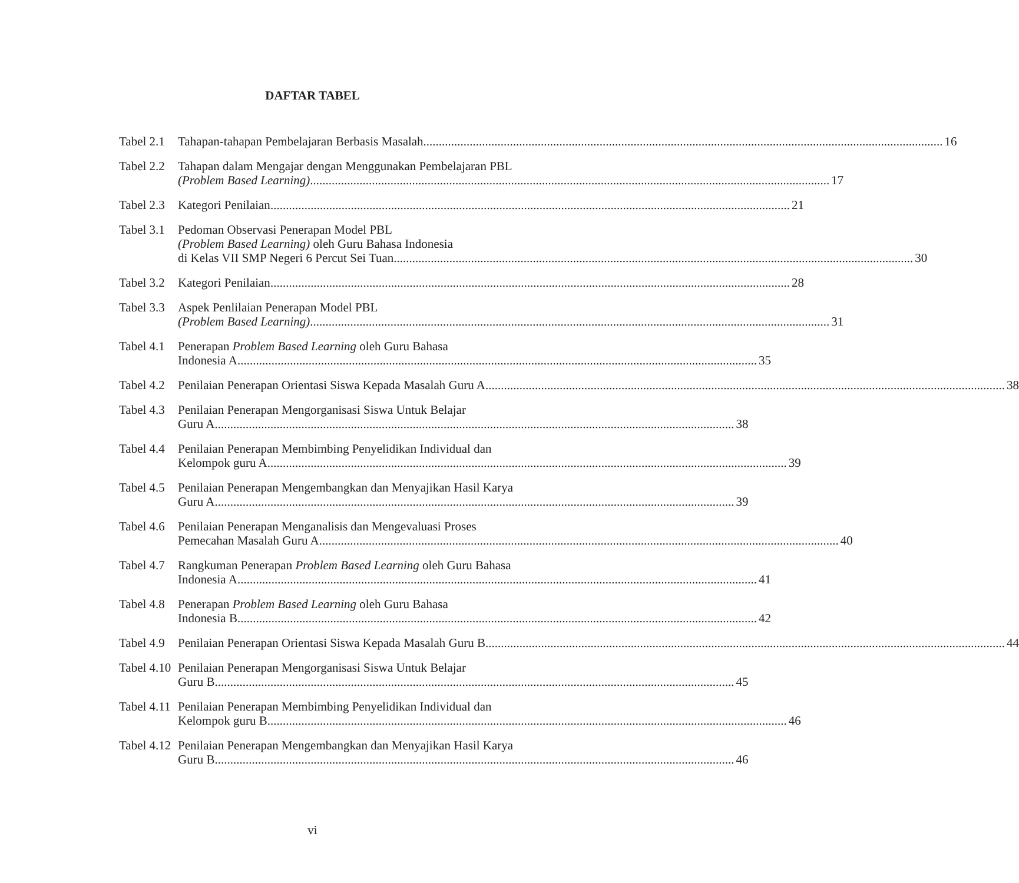DAFTAR TABEL
Tabel 2.1
Tahapan-tahapan Pembelajaran Berbasis Masalah 16
Tabel 2.2
Tahapan dalam Mengajar dengan Menggunakan Pembelajaran PBL
(Problem Based Learning) 17
Tabel 2.3
Kategori Penilaian 21
Tabel 3.1
Pedoman Observasi Penerapan Model PBL
(Problem Based Learning) oleh Guru Bahasa Indonesia
di Kelas VII SMP Negeri 6 Percut Sei Tuan 30
Tabel 3.2
Kategori Penilaian 28
Tabel 3.3
Aspek Penlilaian Penerapan Model PBL
(Problem Based Learning) 31
Tabel 4.1
Penerapan Problem Based Learning oleh Guru Bahasa
Indonesia A 35
Tabel 4.2
Penilaian Penerapan Orientasi Siswa Kepada Masalah Guru A 38
Tabel 4.3
Penilaian Penerapan Mengorganisasi Siswa Untuk Belajar
Guru A 38
Tabel 4.4
Penilaian Penerapan Membimbing Penyelidikan Individual dan
Kelompok guru A 39
Tabel 4.5
Penilaian Penerapan Mengembangkan dan Menyajikan Hasil Karya
Guru A 39
Tabel 4.6
Penilaian Penerapan Menganalisis dan Mengevaluasi Proses
Pemecahan Masalah Guru A 40
Tabel 4.7
Rangkuman Penerapan Problem Based Learning oleh Guru Bahasa
Indonesia A 41
Tabel 4.8
Penerapan Problem Based Learning oleh Guru Bahasa
Indonesia B 42
Tabel 4.9
Penilaian Penerapan Orientasi Siswa Kepada Masalah Guru B 44
Tabel 4.10
Penilaian Penerapan Mengorganisasi Siswa Untuk Belajar
Guru B 45
Tabel 4.11
Penilaian Penerapan Membimbing Penyelidikan Individual dan
Kelompok guru B 46
Tabel 4.12
Penilaian Penerapan Mengembangkan dan Menyajikan Hasil Karya
Guru B 46
vi